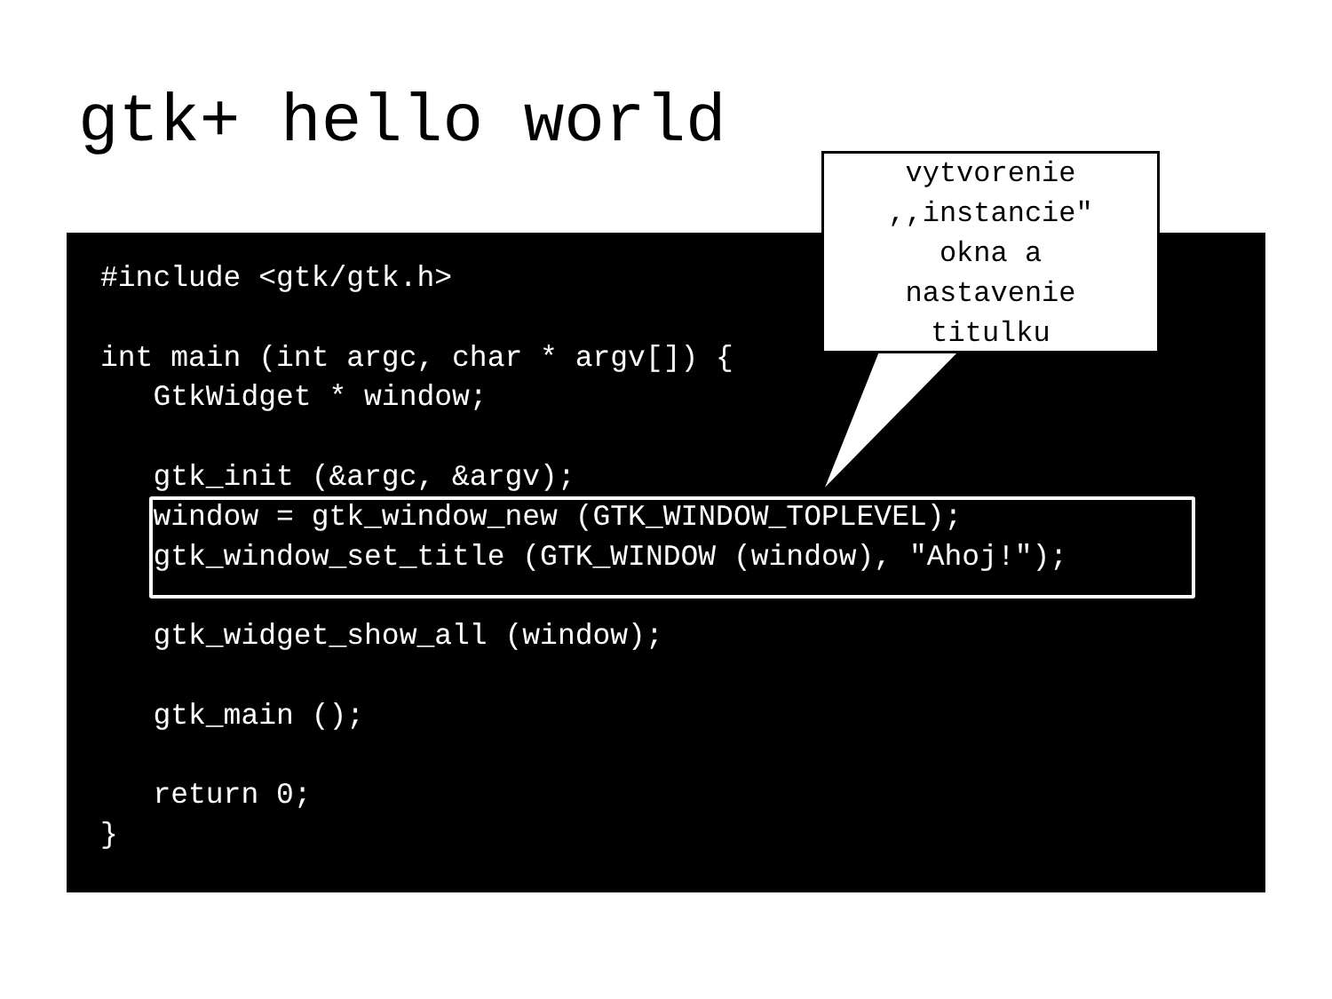gtk+ hello world
#include <gtk/gtk.h>

int main (int argc, char * argv[]) {
   GtkWidget * window;

   gtk_init (&argc, &argv);
   window = gtk_window_new (GTK_WINDOW_TOPLEVEL);
   gtk_window_set_title (GTK_WINDOW (window), "Ahoj!");

   gtk_widget_show_all (window);

   gtk_main ();

   return 0;
}
vytvorenie
,,instancie"
okna a
nastavenie
titulku